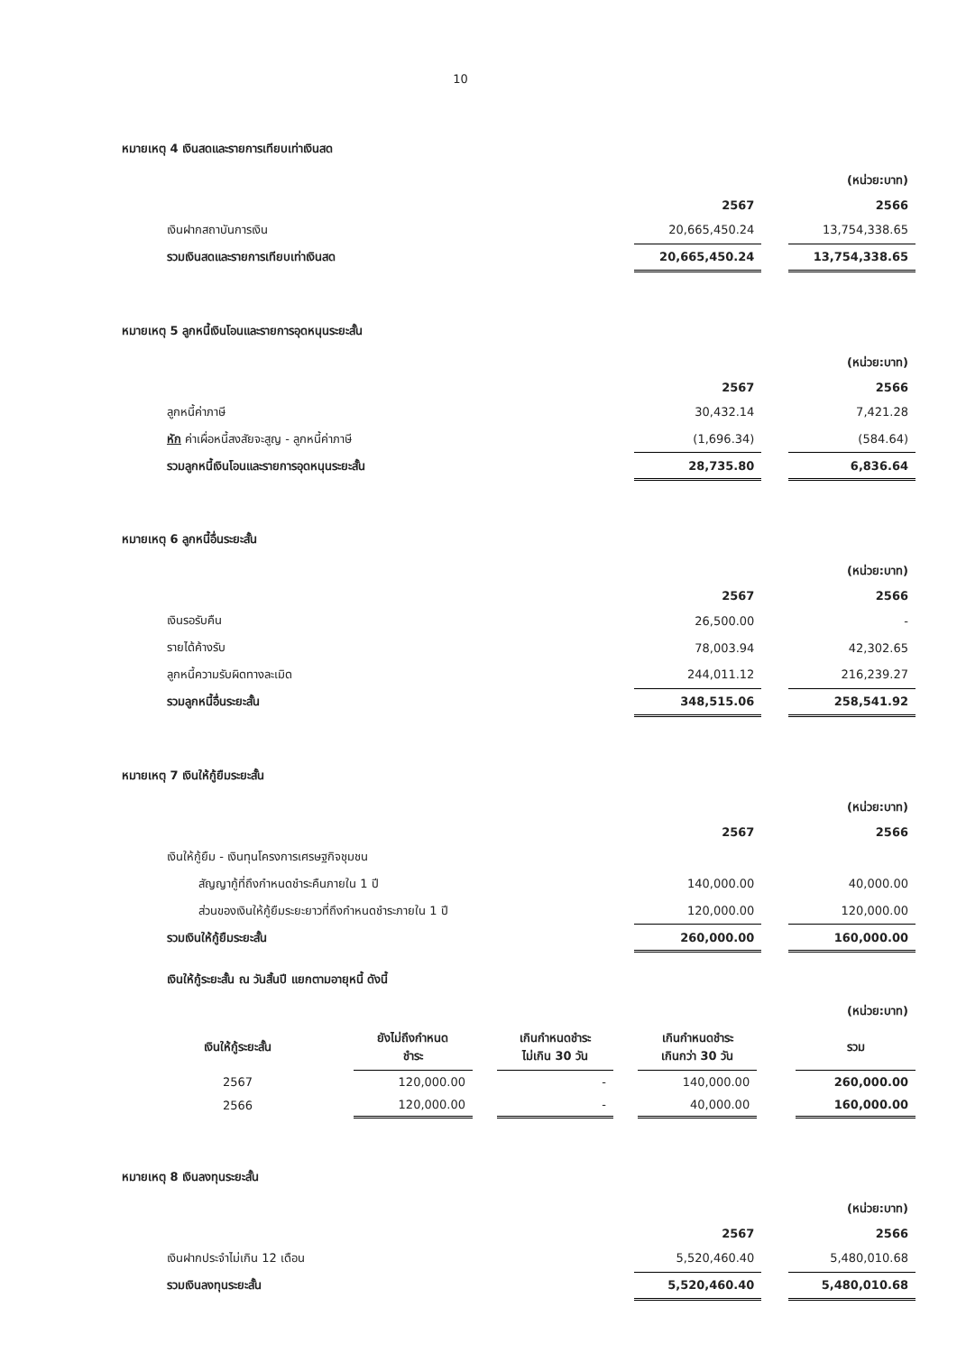10
หมายเหตุ 4 เงินสดและรายการเทียบเท่าเงินสด
| | | | (หน่วย:บาท) |
| | 2567 | | 2566 |
| เงินฝากสถาบันการเงิน | 20,665,450.24 | | 13,754,338.65 |
| รวมเงินสดและรายการเทียบเท่าเงินสด | 20,665,450.24 | | 13,754,338.65 |
หมายเหตุ 5 ลูกหนี้เงินโอนและรายการอุดหนุนระยะสั้น
| | | | (หน่วย:บาท) |
| | 2567 | | 2566 |
| ลูกหนี้ค่าภาษี | 30,432.14 | | 7,421.28 |
| หัก ค่าเผื่อหนี้สงสัยจะสูญ - ลูกหนี้ค่าภาษี | (1,696.34) | | (584.64) |
| รวมลูกหนี้เงินโอนและรายการอุดหนุนระยะสั้น | 28,735.80 | | 6,836.64 |
หมายเหตุ 6 ลูกหนี้อื่นระยะสั้น
| | | | (หน่วย:บาท) |
| | 2567 | | 2566 |
| เงินรอรับคืน | 26,500.00 | | - |
| รายได้ค้างรับ | 78,003.94 | | 42,302.65 |
| ลูกหนี้ความรับผิดทางละเมิด | 244,011.12 | | 216,239.27 |
| รวมลูกหนี้อื่นระยะสั้น | 348,515.06 | | 258,541.92 |
หมายเหตุ 7 เงินให้กู้ยืมระยะสั้น
| | | | (หน่วย:บาท) |
| | 2567 | | 2566 |
| เงินให้กู้ยืม - เงินทุนโครงการเศรษฐกิจชุมชน | | | |
| สัญญากู้ที่ถึงกำหนดชำระคืนภายใน 1 ปี | 140,000.00 | | 40,000.00 |
| ส่วนของเงินให้กู้ยืมระยะยาวที่ถึงกำหนดชำระภายใน 1 ปี | 120,000.00 | | 120,000.00 |
| รวมเงินให้กู้ยืมระยะสั้น | 260,000.00 | | 160,000.00 |
เงินให้กู้ระยะสั้น ณ วันสิ้นปี แยกตามอายุหนี้ ดังนี้
| | | | | | | | | (หน่วย:บาท) |
| เงินให้กู้ระยะสั้น | ยังไม่ถึงกำหนด ชำระ | | เกินกำหนดชำระ ไม่เกิน 30 วัน | | เกินกำหนดชำระ เกินกว่า 30 วัน | | | รวม |
| 2567 | 120,000.00 | | - | | 140,000.00 | | | 260,000.00 |
| 2566 | 120,000.00 | | - | | 40,000.00 | | | 160,000.00 |
หมายเหตุ 8 เงินลงทุนระยะสั้น
| | | | (หน่วย:บาท) |
| | 2567 | | 2566 |
| เงินฝากประจำไม่เกิน 12 เดือน | 5,520,460.40 | | 5,480,010.68 |
| รวมเงินลงทุนระยะสั้น | 5,520,460.40 | | 5,480,010.68 |